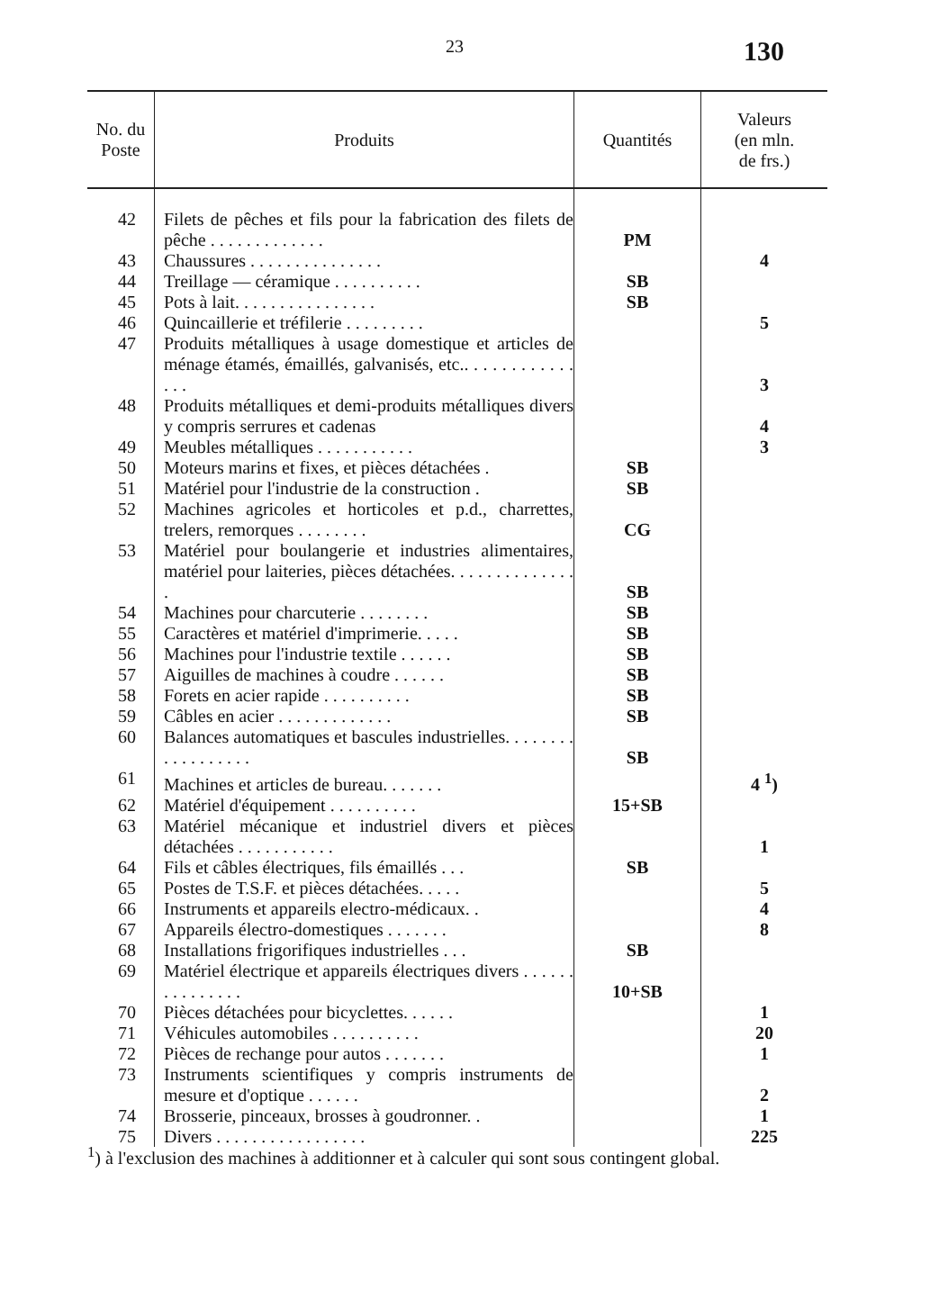23
130
| No. du Poste | Produits | Quantités | Valeurs (en mln. de frs.) |
| --- | --- | --- | --- |
| 42 | Filets de pêches et fils pour la fabrication des filets de pêche . . . . . . . . . . . . . | PM | |
| 43 | Chaussures . . . . . . . . . . . . . . . | | 4 |
| 44 | Treillage — céramique . . . . . . . . . . | SB | |
| 45 | Pots à lait. . . . . . . . . . . . . . . . | SB | |
| 46 | Quincaillerie et tréfilerie . . . . . . . . . | | 5 |
| 47 | Produits métalliques à usage domestique et articles de ménage étamés, émaillés, galvanisés, etc.. . . . . . . . . . . . . . . | | 3 |
| 48 | Produits métalliques et demi-produits métalliques divers y compris serrures et cadenas | | 4 |
| 49 | Meubles métalliques . . . . . . . . . . . | | 3 |
| 50 | Moteurs marins et fixes, et pièces détachées . | SB | |
| 51 | Matériel pour l'industrie de la construction . | SB | |
| 52 | Machines agricoles et horticoles et p.d., charrettes, trelers, remorques . . . . . . . . | CG | |
| 53 | Matériel pour boulangerie et industries alimentaires, matériel pour laiteries, pièces détachées. . . . . . . . . . . . . . . | SB | |
| 54 | Machines pour charcuterie . . . . . . . . | SB | |
| 55 | Caractères et matériel d'imprimerie. . . . . | SB | |
| 56 | Machines pour l'industrie textile . . . . . . | SB | |
| 57 | Aiguilles de machines à coudre . . . . . . | SB | |
| 58 | Forets en acier rapide . . . . . . . . . . | SB | |
| 59 | Câbles en acier . . . . . . . . . . . . . | SB | |
| 60 | Balances automatiques et bascules industrielles. . . . . . . . . . . . . . . . . . | SB | |
| 61 | Machines et articles de bureau. . . . . . . | | 4 <sup>1</sup>) |
| 62 | Matériel d'équipement . . . . . . . . . . | 15+SB | |
| 63 | Matériel mécanique et industriel divers et pièces détachées . . . . . . . . . . . | | 1 |
| 64 | Fils et câbles électriques, fils émaillés . . . | SB | |
| 65 | Postes de T.S.F. et pièces détachées. . . . . | | 5 |
| 66 | Instruments et appareils electro-médicaux. . | | 4 |
| 67 | Appareils électro-domestiques . . . . . . . | | 8 |
| 68 | Installations frigorifiques industrielles . . . | SB | |
| 69 | Matériel électrique et appareils électriques divers . . . . . . . . . . . . . . . | 10+SB | |
| 70 | Pièces détachées pour bicyclettes. . . . . . | | 1 |
| 71 | Véhicules automobiles . . . . . . . . . . | | 20 |
| 72 | Pièces de rechange pour autos . . . . . . . | | 1 |
| 73 | Instruments scientifiques y compris instruments de mesure et d'optique . . . . . . | | 2 |
| 74 | Brosserie, pinceaux, brosses à goudronner. . | | 1 |
| 75 | Divers . . . . . . . . . . . . . . . . . | | 225 |
<sup>1</sup>) à l'exclusion des machines à additionner et à calculer qui sont sous contingent global.